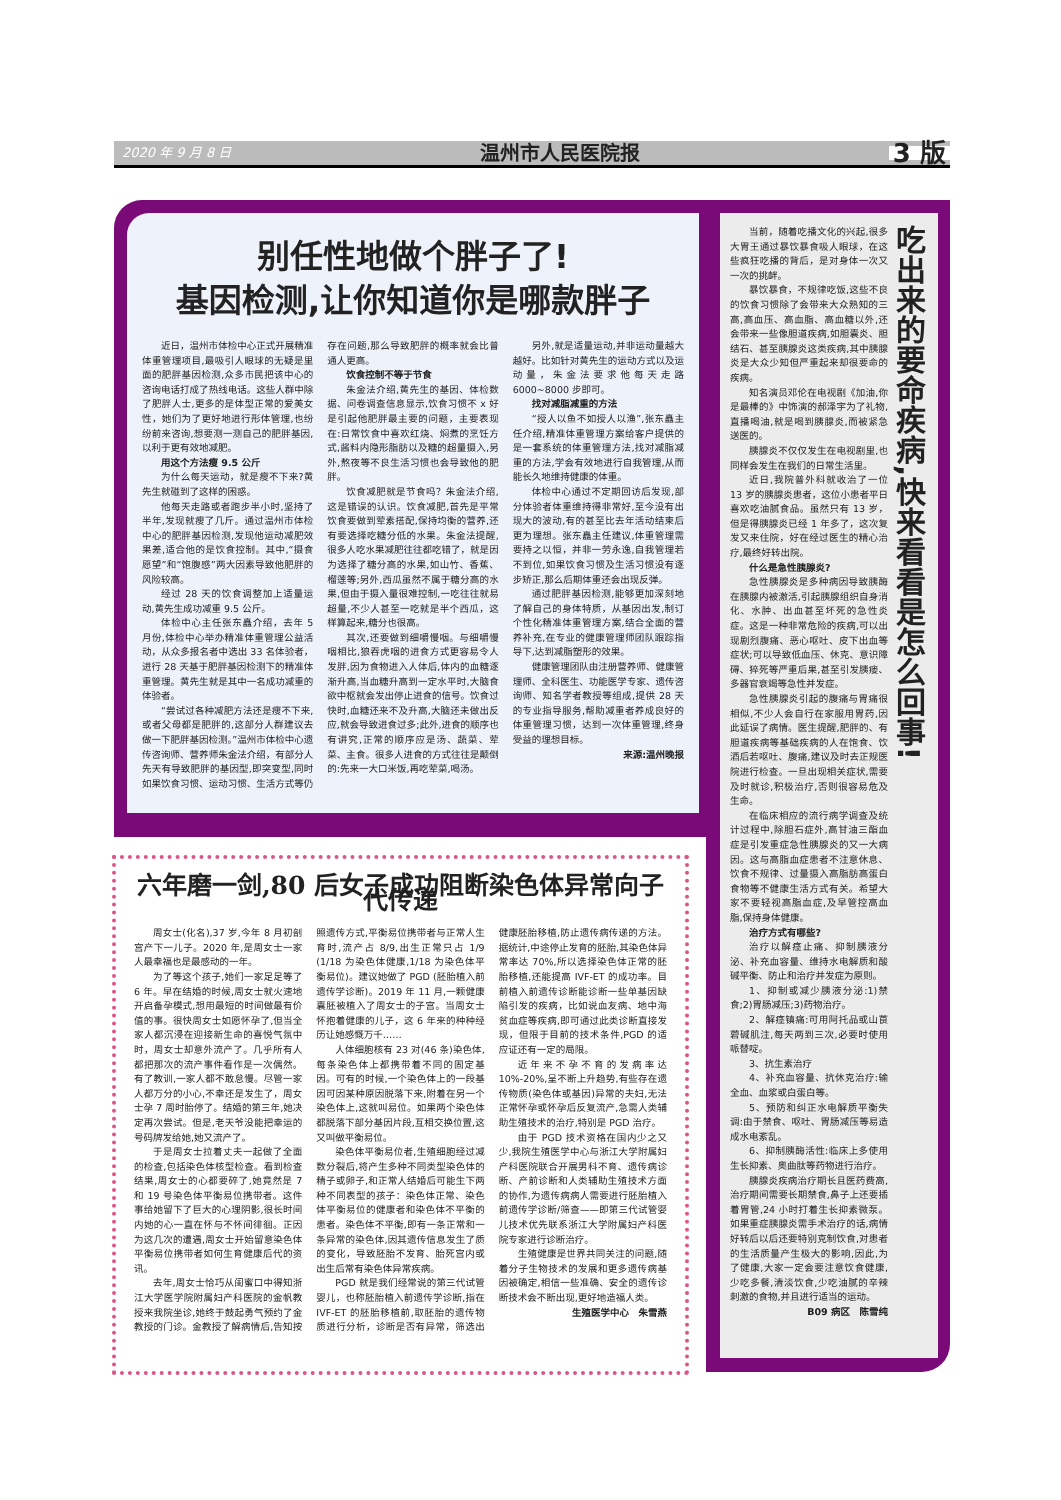2020 年 9 月 8 日 温州市人民医院报 3 版
别任性地做个胖子了!
基因检测,让你知道你是哪款胖子
近日，温州市体检中心正式开展精准体重管理项目,最吸引人眼球的无疑是里面的肥胖基因检测,众多市民把该中心的咨询电话打成了热线电话。这些人群中除了肥胖人士,更多的是体型正常的爱美女性，她们为了更好地进行形体管理,也纷纷前来咨询,想要测一测自己的肥胖基因,以利于更有效地减肥。
用这个方法瘦 9.5 公斤
为什么每天运动，就是瘦不下来?黄先生就碰到了这样的困惑。
他每天走路或者跑步半小时,坚持了半年,发现就瘦了几斤。通过温州市体检中心的肥胖基因检测,发现他运动减肥效果差,适合他的是饮食控制。其中,“摄食愿望”和“饱腹感”两大因素导致他肥胖的风险较高。
经过 28 天的饮食调整加上适量运动,黄先生成功减重 9.5 公斤。
体检中心主任张东矗介绍，去年 5 月份,体检中心举办精准体重管理公益活动，从众多报名者中选出 33 名体验者，进行 28 天基于肥胖基因检测下的精准体重管理。黄先生就是其中一名成功减重的体验者。
“尝试过各种减肥方法还是瘦不下来,或者父母都是肥胖的,这部分人群建议去做一下肥胖基因检测。”温州市体检中心遗传咨询师、营养师朱金法介绍，有部分人先天有导致肥胖的基因型,即突变型,同时如果饮食习惯、运动习惯、生活方式等仍存在问题,那么导致肥胖的概率就会比普通人更高。
饮食控制不等于节食
朱金法介绍,黄先生的基因、体检数据、问卷调查信息显示,饮食习惯不 x 好是引起他肥胖最主要的问题，主要表现在:日常饮食中喜欢红烧、焖煮的烹饪方式,酱料内隐形脂肪以及糖的超量摄入,另外,熬夜等不良生活习惯也会导致他的肥胖。
饮食减肥就是节食吗？朱金法介绍,这是错误的认识。饮食减肥,首先是平常饮食要做到荤素搭配,保持均衡的营养,还有要选择吃糖分低的水果。朱金法提醒,很多人吃水果减肥往往都吃错了，就是因为选择了糖分高的水果,如山竹、香蕉、榴莲等;另外,西瓜虽然不属于糖分高的水果,但由于摄入量很难控制,一吃往往就易超量,不少人甚至一吃就是半个西瓜，这样算起来,糖分也很高。
其次,还要做到细嚼慢咽。与细嚼慢咽相比,狼吞虎咽的进食方式更容易令人发胖,因为食物进入人体后,体内的血糖逐渐升高,当血糖升高到一定水平时,大脑食欲中枢就会发出停止进食的信号。饮食过快时,血糖还来不及升高,大脑还未做出反应,就会导致进食过多;此外,进食的顺序也有讲究,正常的顺序应是汤、蔬菜、荤菜、主食。很多人进食的方式往往是颠倒的:先来一大口米饭,再吃荤菜,喝汤。
另外,就是适量运动,并非运动量越大越好。比如针对黄先生的运动方式以及运动量，朱金法要求他每天走路 6000~8000 步即可。
找对减脂减重的方法
“授人以鱼不如授人以渔”,张东矗主任介绍,精准体重管理方案给客户提供的是一套系统的体重管理方法,找对减脂减重的方法,学会有效地进行自我管理,从而能长久地维持健康的体重。
体检中心通过不定期回访后发现,部分体验者体重维持得非常好,至今没有出现大的波动,有的甚至比去年活动结束后更为理想。张东矗主任建议,体重管理需要持之以恒，并非一劳永逸,自我管理若不到位,如果饮食习惯及生活习惯没有逐步矫正,那么后期体重还会出现反弹。
通过肥胖基因检测,能够更加深刻地了解自己的身体特质，从基因出发,制订个性化精准体重管理方案,结合全面的营养补充,在专业的健康管理师团队跟踪指导下,达到减脂塑形的效果。
健康管理团队由注册营养师、健康管理师、全科医生、功能医学专家、遗传咨询师、知名学者教授等组成,提供 28 天的专业指导服务,帮助减重者养成良好的体重管理习惯，达到一次体重管理,终身受益的理想目标。
来源:温州晚报
吃出来的要命疾病,快来看看是怎么回事!
当前，随着吃播文化的兴起,很多大胃王通过暴饮暴食吸人眼球，在这些疯狂吃播的背后，是对身体一次又一次的挑衅。
暴饮暴食，不规律吃饭,这些不良的饮食习惯除了会带来大众熟知的三高,高血压、高血脂、高血糖以外,还会带来一些像胆道疾病,如胆囊炎、胆结石、甚至胰腺炎这类疾病,其中胰腺炎是大众少知但严重起来却很要命的疾病。
知名演员邓伦在电视剧《加油,你是最棒的》中饰演的郝泽宇为了礼物,直播喝油,就是喝到胰腺炎,而被紧急送医的。
胰腺炎不仅仅发生在电视剧里,也同样会发生在我们的日常生活里。
近日,我院普外科就收治了一位 13 岁的胰腺炎患者，这位小患者平日喜欢吃油腻食品。虽然只有 13 岁，但是得胰腺炎已经 1 年多了，这次复发又来住院，好在经过医生的精心治疗,最终好转出院。
什么是急性胰腺炎?
急性胰腺炎是多种病因导致胰酶在胰腺内被激活,引起胰腺组织自身消化、水肿、出血甚至坏死的急性炎症。这是一种非常危险的疾病,可以出现剧烈腹痛、恶心呕吐、皮下出血等症状;可以导致低血压、休克、意识障碍、猝死等严重后果,甚至引发胰瘘、多器官衰竭等急性并发症。
急性胰腺炎引起的腹痛与胃痛很相似,不少人会自行在家服用胃药,因此延误了病情。医生提醒,肥胖的、有胆道疾病等基础疾病的人在饱食、饮酒后若呕吐、腹痛,建议及时去正规医院进行检查。一旦出现相关症状,需要及时就诊,积极治疗,否则很容易危及生命。
在临床相应的流行病学调查及统计过程中,除胆石症外,高甘油三酯血症是引发重症急性胰腺炎的又一大病因。这与高脂血症患者不注意休息、饮食不规律、过量摄入高脂肪高蛋白食物等不健康生活方式有关。希望大家不要轻视高脂血症,及早管控高血脂,保持身体健康。
治疗方式有哪些?
治疗以解痉止痛、抑制胰液分泌、补充血容量、维持水电解质和酸碱平衡、防止和治疗并发症为原则。
1、抑制或减少胰液分泌:1)禁食;2)胃肠减压;3)药物治疗。
2、解痉镇痛:可用阿托品或山莨菪碱肌注,每天两到三次,必要时使用哌替啶。
3、抗生素治疗
4、补充血容量、抗休克治疗:输全血、血浆或白蛋白等。
5、预防和纠正水电解质平衡失调:由于禁食、呕吐、胃肠减压等易造成水电紊乱。
6、抑制胰酶活性:临床上多使用生长抑素、奥曲肽等药物进行治疗。
胰腺炎疾病治疗期长且医药费高,治疗期间需要长期禁食,鼻子上还要插着胃管,24 小时打着生长抑素微泵。如果重症胰腺炎需手术治疗的话,病情好转后以后还要特别克制饮食,对患者的生活质量产生极大的影响,因此,为了健康,大家一定会要注意饮食健康,少吃多餐,清淡饮食,少吃油腻的辛辣刺激的食物,并且进行适当的运动。
B09 病区　陈雪纯
六年磨一剑,80 后女子成功阻断染色体异常向子代传递
周女士(化名),37 岁,今年 8 月初剖宫产下一儿子。2020 年,是周女士一家人最幸福也是最感动的一年。
为了等这个孩子,她们一家足足等了 6 年。早在结婚的时候,周女士就火速地开启备孕模式,想用最短的时间做最有价值的事。很快周女士如愿怀孕了,但当全家人都沉浸在迎接新生命的喜悦气氛中时，周女士却意外流产了。几乎所有人都把那次的流产事件看作是一次偶然。有了教训,一家人都不敢怠慢。尽管一家人都万分的小心,不幸还是发生了，周女士孕 7 周时胎停了。结婚的第三年,她决定再次尝试。但是,老天爷没能把幸运的号码牌发给她,她又流产了。
于是周女士拉着丈夫一起做了全面的检查,包括染色体核型检查。看到检查结果,周女士的心都要碎了,她竟然是 7 和 19 号染色体平衡易位携带者。这件事给她留下了巨大的心理阴影,很长时间内她的心一直在怀与不怀间徘徊。正因为这几次的遭遇,周女士开始留意染色体平衡易位携带者如何生育健康后代的资讯。
去年,周女士恰巧从闺蜜口中得知浙江大学医学院附属妇产科医院的金帆教授来我院坐诊,她终于鼓起勇气预约了金教授的门诊。金教授了解病情后,告知按照遗传方式,平衡易位携带者与正常人生育时,流产占 8/9,出生正常只占 1/9 (1/18 为染色体健康,1/18 为染色体平衡易位)。建议她做了 PGD (胚胎植入前遗传学诊断)。2019 年 11 月,一颗健康囊胚被植入了周女士的子宫。当周女士怀抱着健康的儿子，这 6 年来的种种经历让她感慨万千……
人体细胞核有 23 对(46 条)染色体,每条染色体上都携带着不同的固定基因。可有的时候,一个染色体上的一段基因可因某种原因脱落下来,附着在另一个染色体上,这就叫易位。如果两个染色体都脱落下部分基因片段,互相交换位置,这又叫做平衡易位。
染色体平衡易位者,生殖细胞经过减数分裂后,将产生多种不同类型染色体的精子或卵子,和正常人结婚后可能生下两种不同表型的孩子：染色体正常、染色体平衡易位的健康者和染色体不平衡的患者。染色体不平衡,即有一条正常和一条异常的染色体,因其遗传信息发生了质的变化，导致胚胎不发育、胎死宫内或出生后常有染色体异常疾病。
PGD 就是我们经常说的第三代试管婴儿，也称胚胎植入前遗传学诊断,指在 IVF-ET 的胚胎移植前,取胚胎的遗传物质进行分析，诊断是否有异常，筛选出健康胚胎移植,防止遗传病传递的方法。据统计,中途停止发育的胚胎,其染色体异常率达 70%,所以选择染色体正常的胚胎移植,还能提高 IVF-ET 的成功率。目前植入前遗传诊断能诊断一些单基因缺陷引发的疾病，比如说血友病、地中海贫血症等疾病,即可通过此类诊断直接发现，但限于目前的技术条件,PGD 的适应证还有一定的局限。
近年来不孕不育的发病率达 10%-20%,呈不断上升趋势,有些存在遗传物质(染色体或基因)异常的夫妇,无法正常怀孕或怀孕后反复流产,急需人类辅助生殖技术的治疗,特别是 PGD 治疗。
由于 PGD 技术资格在国内少之又少,我院生殖医学中心与浙江大学附属妇产科医院联合开展男科不育、遗传病诊断、产前诊断和人类辅助生殖技术方面的协作,为遗传病病人需要进行胚胎植入前遗传学诊断/筛查——即第三代试管婴儿技术优先联系浙江大学附属妇产科医院专家进行诊断治疗。
生殖健康是世界共同关注的问题,随着分子生物技术的发展和更多遗传病基因被确定,相信一些准确、安全的遗传诊断技术会不断出现,更好地造福人类。
生殖医学中心　朱雪燕